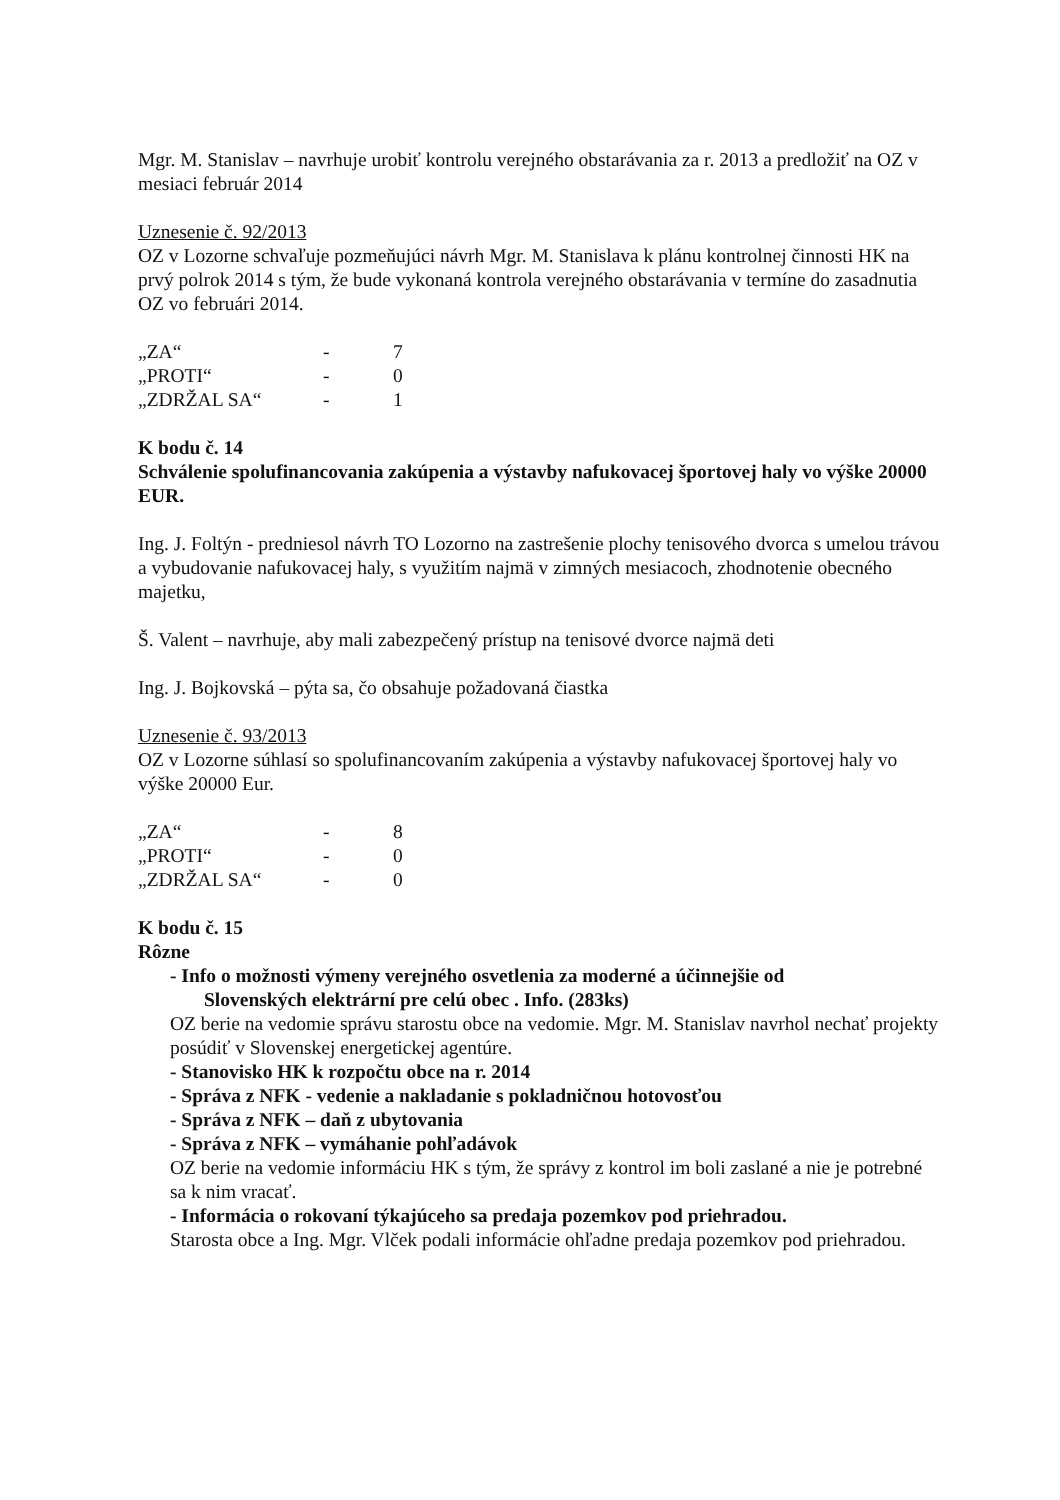Mgr. M. Stanislav – navrhuje urobiť kontrolu verejného obstarávania za r. 2013 a predložiť na OZ v mesiaci február 2014
Uznesenie č. 92/2013
OZ v Lozorne schvaľuje pozmeňujúci návrh Mgr. M. Stanislava k plánu kontrolnej činnosti HK na prvý polrok 2014 s tým, že bude vykonaná kontrola verejného obstarávania v termíne do zasadnutia OZ vo februári 2014.
| „ZA“ | - | 7 |
| „PROTI“ | - | 0 |
| „ZDRŽAL SA“ | - | 1 |
K bodu č. 14
Schválenie spolufinancovania zakúpenia a výstavby nafukovacej športovej haly vo výške 20000 EUR.
Ing. J. Foltýn - predniesol návrh TO Lozorno na zastrešenie plochy tenisového dvorca s umelou trávou a vybudovanie nafukovacej haly, s využitím najmä v zimných mesiacoch, zhodnotenie obecného majetku,
Š. Valent – navrhuje, aby mali zabezpečený prístup na tenisové dvorce najmä deti
Ing. J. Bojkovská – pýta sa, čo obsahuje požadovaná čiastka
Uznesenie č. 93/2013
OZ v Lozorne súhlasí so spolufinancovaním zakúpenia a výstavby nafukovacej športovej haly vo výške 20000 Eur.
| „ZA“ | - | 8 |
| „PROTI“ | - | 0 |
| „ZDRŽAL SA“ | - | 0 |
K bodu č. 15
Rôzne
- Info o možnosti výmeny verejného osvetlenia za moderné a účinnejšie od
Slovenských elektrární pre celú obec . Info. (283ks)
OZ berie na vedomie správu starostu obce na vedomie. Mgr. M. Stanislav navrhol nechať projekty posúdiť v Slovenskej energetickej agentúre.
- Stanovisko HK k rozpočtu obce na r. 2014
- Správa z NFK - vedenie a nakladanie s pokladničnou hotovosťou
- Správa z NFK – daň z ubytovania
- Správa z NFK – vymáhanie pohľadávok
OZ berie na vedomie informáciu HK s tým, že správy z kontrol im boli zaslané a nie je potrebné sa k nim vracať.
- Informácia o rokovaní týkajúceho sa predaja pozemkov pod priehradou.
Starosta obce a Ing. Mgr. Vlček podali informácie ohľadne predaja pozemkov pod priehradou.